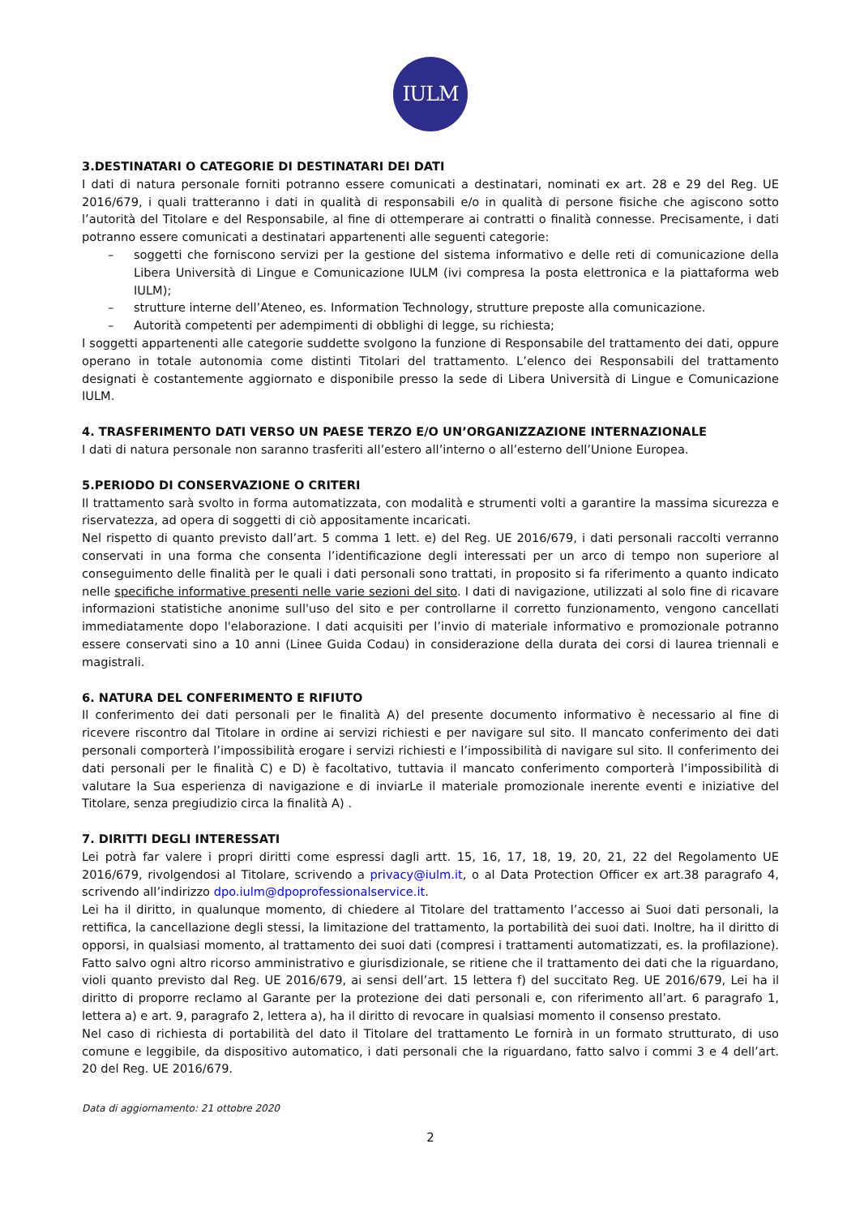IULM
3.DESTINATARI O CATEGORIE DI DESTINATARI DEI DATI
I dati di natura personale forniti potranno essere comunicati a destinatari, nominati ex art. 28 e 29 del Reg. UE 2016/679, i quali tratteranno i dati in qualità di responsabili e/o in qualità di persone fisiche che agiscono sotto l’autorità del Titolare e del Responsabile, al fine di ottemperare ai contratti o finalità connesse. Precisamente, i dati potranno essere comunicati a destinatari appartenenti alle seguenti categorie:
– soggetti che forniscono servizi per la gestione del sistema informativo e delle reti di comunicazione della Libera Università di Lingue e Comunicazione IULM (ivi compresa la posta elettronica e la piattaforma web IULM);
– strutture interne dell’Ateneo, es. Information Technology, strutture preposte alla comunicazione.
– Autorità competenti per adempimenti di obblighi di legge, su richiesta;
I soggetti appartenenti alle categorie suddette svolgono la funzione di Responsabile del trattamento dei dati, oppure operano in totale autonomia come distinti Titolari del trattamento. L’elenco dei Responsabili del trattamento designati è costantemente aggiornato e disponibile presso la sede di Libera Università di Lingue e Comunicazione IULM.
4. TRASFERIMENTO DATI VERSO UN PAESE TERZO E/O UN’ORGANIZZAZIONE INTERNAZIONALE
I dati di natura personale non saranno trasferiti all’estero all’interno o all’esterno dell’Unione Europea.
5.PERIODO DI CONSERVAZIONE O CRITERI
Il trattamento sarà svolto in forma automatizzata, con modalità e strumenti volti a garantire la massima sicurezza e riservatezza, ad opera di soggetti di ciò appositamente incaricati.
Nel rispetto di quanto previsto dall’art. 5 comma 1 lett. e) del Reg. UE 2016/679, i dati personali raccolti verranno conservati in una forma che consenta l’identificazione degli interessati per un arco di tempo non superiore al conseguimento delle finalità per le quali i dati personali sono trattati, in proposito si fa riferimento a quanto indicato nelle specifiche informative presenti nelle varie sezioni del sito. I dati di navigazione, utilizzati al solo fine di ricavare informazioni statistiche anonime sull'uso del sito e per controllarne il corretto funzionamento, vengono cancellati immediatamente dopo l'elaborazione. I dati acquisiti per l’invio di materiale informativo e promozionale potranno essere conservati sino a 10 anni (Linee Guida Codau) in considerazione della durata dei corsi di laurea triennali e magistrali.
6. NATURA DEL CONFERIMENTO E RIFIUTO
Il conferimento dei dati personali per le finalità A) del presente documento informativo è necessario al fine di ricevere riscontro dal Titolare in ordine ai servizi richiesti e per navigare sul sito. Il mancato conferimento dei dati personali comporterà l’impossibilità erogare i servizi richiesti e l’impossibilità di navigare sul sito. Il conferimento dei dati personali per le finalità C) e D) è facoltativo, tuttavia il mancato conferimento comporterà l’impossibilità di valutare la Sua esperienza di navigazione e di inviarLe il materiale promozionale inerente eventi e iniziative del Titolare, senza pregiudizio circa la finalità A) .
7. DIRITTI DEGLI INTERESSATI
Lei potrà far valere i propri diritti come espressi dagli artt. 15, 16, 17, 18, 19, 20, 21, 22 del Regolamento UE 2016/679, rivolgendosi al Titolare, scrivendo a privacy@iulm.it, o al Data Protection Officer ex art.38 paragrafo 4, scrivendo all’indirizzo dpo.iulm@dpoprofessionalservice.it.
Lei ha il diritto, in qualunque momento, di chiedere al Titolare del trattamento l’accesso ai Suoi dati personali, la rettifica, la cancellazione degli stessi, la limitazione del trattamento, la portabilità dei suoi dati. Inoltre, ha il diritto di opporsi, in qualsiasi momento, al trattamento dei suoi dati (compresi i trattamenti automatizzati, es. la profilazione). Fatto salvo ogni altro ricorso amministrativo e giurisdizionale, se ritiene che il trattamento dei dati che la riguardano, violi quanto previsto dal Reg. UE 2016/679, ai sensi dell’art. 15 lettera f) del succitato Reg. UE 2016/679, Lei ha il diritto di proporre reclamo al Garante per la protezione dei dati personali e, con riferimento all’art. 6 paragrafo 1, lettera a) e art. 9, paragrafo 2, lettera a), ha il diritto di revocare in qualsiasi momento il consenso prestato.
Nel caso di richiesta di portabilità del dato il Titolare del trattamento Le fornirà in un formato strutturato, di uso comune e leggibile, da dispositivo automatico, i dati personali che la riguardano, fatto salvo i commi 3 e 4 dell’art. 20 del Reg. UE 2016/679.
Data di aggiornamento: 21 ottobre 2020
2